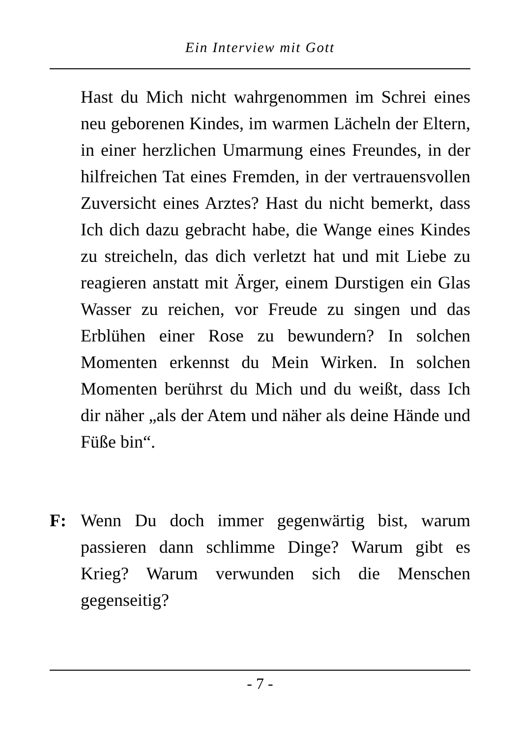Ein Interview mit Gott
Hast du Mich nicht wahrgenommen im Schrei eines neu geborenen Kindes, im warmen Lächeln der Eltern, in einer herzlichen Umarmung eines Freundes, in der hilfreichen Tat eines Fremden, in der vertrauensvollen Zuversicht eines Arztes? Hast du nicht bemerkt, dass Ich dich dazu gebracht habe, die Wange eines Kindes zu streicheln, das dich verletzt hat und mit Liebe zu reagieren anstatt mit Ärger, einem Durstigen ein Glas Wasser zu reichen, vor Freude zu singen und das Erblühen einer Rose zu bewundern? In solchen Momenten erkennst du Mein Wirken. In solchen Momenten berührst du Mich und du weißt, dass Ich dir näher „als der Atem und näher als deine Hände und Füße bin“.
F: Wenn Du doch immer gegenwärtig bist, warum passieren dann schlimme Dinge? Warum gibt es Krieg? Warum verwunden sich die Menschen gegenseitig?
- 7 -